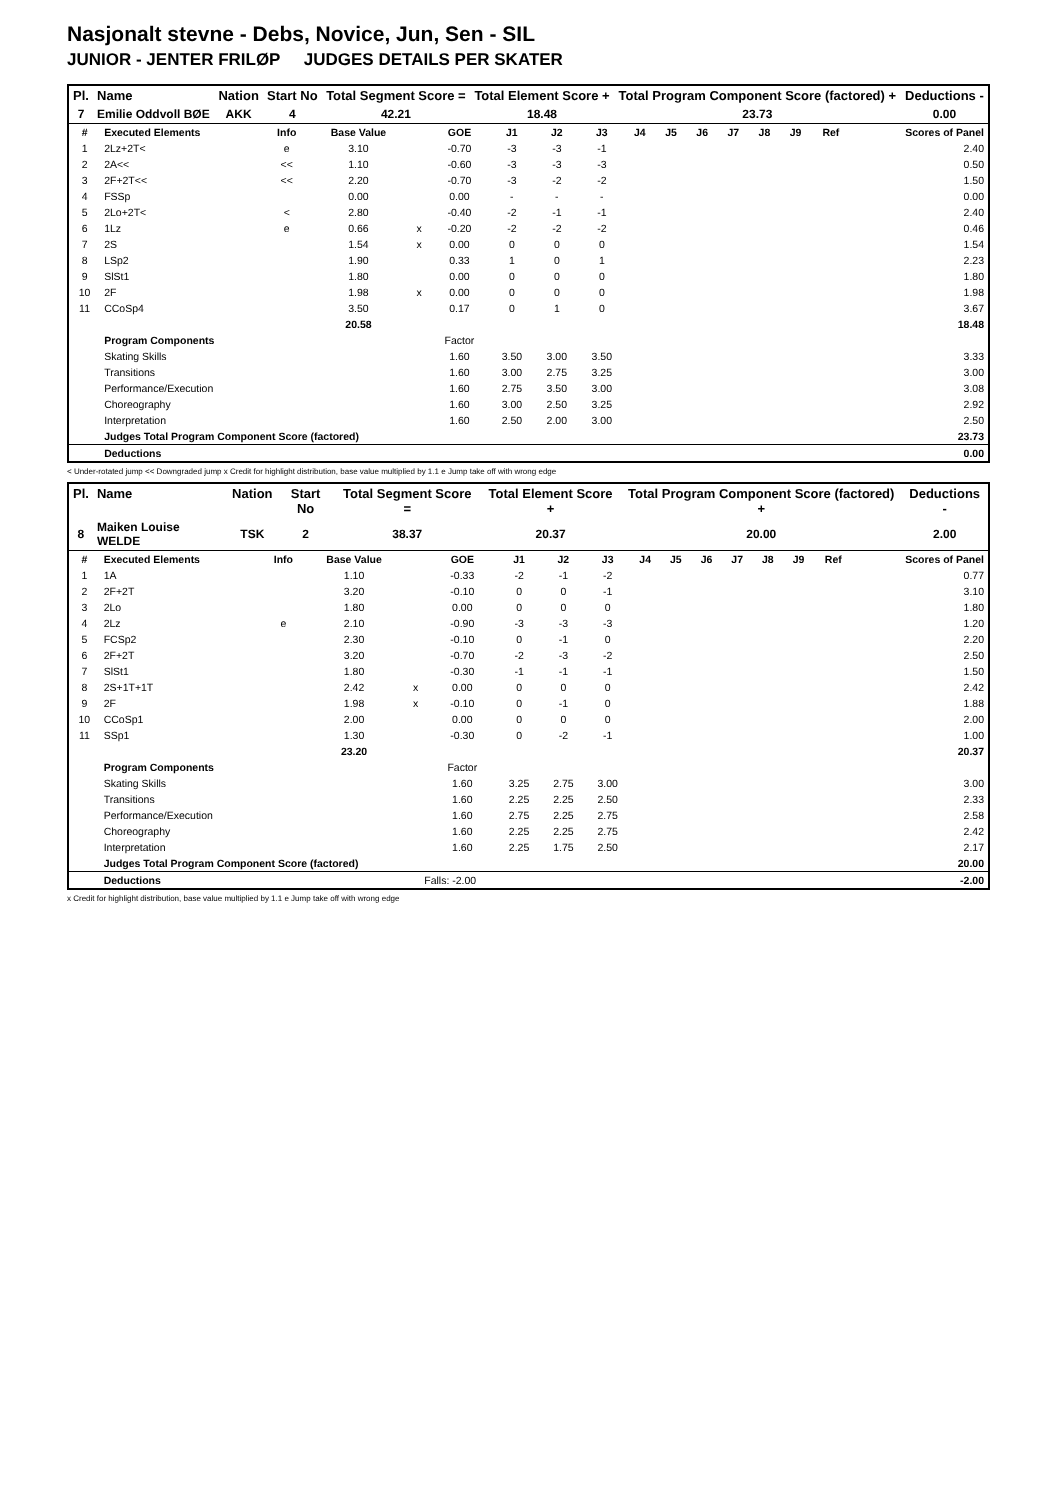Nasjonalt stevne - Debs, Novice, Jun, Sen - SIL
JUNIOR - JENTER FRILØP JUDGES DETAILS PER SKATER
| Pl. | Name | Nation | Start No | Total Segment Score = | Total Element Score + | Total Program Component Score (factored) + | Deductions - |
| --- | --- | --- | --- | --- | --- | --- | --- |
| 7 | Emilie Oddvoll BØE | AKK | 4 | 42.21 | 18.48 | 23.73 | 0.00 |
| # | Executed Elements | Info | Base Value | | GOE | J1 | J2 | J3 | J4 | J5 | J6 | J7 | J8 | J9 | Ref | Scores of Panel |
| --- | --- | --- | --- | --- | --- | --- | --- | --- | --- | --- | --- | --- | --- | --- | --- | --- |
| 1 | 2Lz+2T< | e | 3.10 | | -0.70 | -3 | -3 | -1 | | | | | | | | 2.40 |
| 2 | 2A<< | << | 1.10 | | -0.60 | -3 | -3 | -3 | | | | | | | | 0.50 |
| 3 | 2F+2T<< | << | 2.20 | | -0.70 | -3 | -2 | -2 | | | | | | | | 1.50 |
| 4 | FSSp | | 0.00 | | 0.00 | - | - | - | | | | | | | | 0.00 |
| 5 | 2Lo+2T< | < | 2.80 | | -0.40 | -2 | -1 | -1 | | | | | | | | 2.40 |
| 6 | 1Lz | e | 0.66 | x | -0.20 | -2 | -2 | -2 | | | | | | | | 0.46 |
| 7 | 2S | | 1.54 | x | 0.00 | 0 | 0 | 0 | | | | | | | | 1.54 |
| 8 | LSp2 | | 1.90 | | 0.33 | 1 | 0 | 1 | | | | | | | | 2.23 |
| 9 | SlSt1 | | 1.80 | | 0.00 | 0 | 0 | 0 | | | | | | | | 1.80 |
| 10 | 2F | | 1.98 | x | 0.00 | 0 | 0 | 0 | | | | | | | | 1.98 |
| 11 | CCoSp4 | | 3.50 | | 0.17 | 0 | 1 | 0 | | | | | | | | 3.67 |
| | | | 20.58 | | | | | | | | | | | | | 18.48 |
| | Program Components | | | | Factor | | | | | | | | | | | |
| | Skating Skills | | | | 1.60 | 3.50 | 3.00 | 3.50 | | | | | | | | 3.33 |
| | Transitions | | | | 1.60 | 3.00 | 2.75 | 3.25 | | | | | | | | 3.00 |
| | Performance/Execution | | | | 1.60 | 2.75 | 3.50 | 3.00 | | | | | | | | 3.08 |
| | Choreography | | | | 1.60 | 3.00 | 2.50 | 3.25 | | | | | | | | 2.92 |
| | Interpretation | | | | 1.60 | 2.50 | 2.00 | 3.00 | | | | | | | | 2.50 |
| | Judges Total Program Component Score (factored) | | | | | | | | | | | | | | | 23.73 |
| | Deductions | | | | | | | | | | | | | | | 0.00 |
< Under-rotated jump << Downgraded jump x Credit for highlight distribution, base value multiplied by 1.1 e Jump take off with wrong edge
| Pl. | Name | Nation | Start No | Total Segment Score = | Total Element Score + | Total Program Component Score (factored) + | Deductions - |
| --- | --- | --- | --- | --- | --- | --- | --- |
| 8 | Maiken Louise WELDE | TSK | 2 | 38.37 | 20.37 | 20.00 | 2.00 |
| # | Executed Elements | Info | Base Value | | GOE | J1 | J2 | J3 | J4 | J5 | J6 | J7 | J8 | J9 | Ref | Scores of Panel |
| --- | --- | --- | --- | --- | --- | --- | --- | --- | --- | --- | --- | --- | --- | --- | --- | --- |
| 1 | 1A | | 1.10 | | -0.33 | -2 | -1 | -2 | | | | | | | | 0.77 |
| 2 | 2F+2T | | 3.20 | | -0.10 | 0 | 0 | -1 | | | | | | | | 3.10 |
| 3 | 2Lo | | 1.80 | | 0.00 | 0 | 0 | 0 | | | | | | | | 1.80 |
| 4 | 2Lz | e | 2.10 | | -0.90 | -3 | -3 | -3 | | | | | | | | 1.20 |
| 5 | FCSp2 | | 2.30 | | -0.10 | 0 | -1 | 0 | | | | | | | | 2.20 |
| 6 | 2F+2T | | 3.20 | | -0.70 | -2 | -3 | -2 | | | | | | | | 2.50 |
| 7 | SlSt1 | | 1.80 | | -0.30 | -1 | -1 | -1 | | | | | | | | 1.50 |
| 8 | 2S+1T+1T | | 2.42 | x | 0.00 | 0 | 0 | 0 | | | | | | | | 2.42 |
| 9 | 2F | | 1.98 | x | -0.10 | 0 | -1 | 0 | | | | | | | | 1.88 |
| 10 | CCoSp1 | | 2.00 | | 0.00 | 0 | 0 | 0 | | | | | | | | 2.00 |
| 11 | SSp1 | | 1.30 | | -0.30 | 0 | -2 | -1 | | | | | | | | 1.00 |
| | | | 23.20 | | | | | | | | | | | | | 20.37 |
| | Program Components | | | | Factor | | | | | | | | | | | |
| | Skating Skills | | | | 1.60 | 3.25 | 2.75 | 3.00 | | | | | | | | 3.00 |
| | Transitions | | | | 1.60 | 2.25 | 2.25 | 2.50 | | | | | | | | 2.33 |
| | Performance/Execution | | | | 1.60 | 2.75 | 2.25 | 2.75 | | | | | | | | 2.58 |
| | Choreography | | | | 1.60 | 2.25 | 2.25 | 2.75 | | | | | | | | 2.42 |
| | Interpretation | | | | 1.60 | 2.25 | 1.75 | 2.50 | | | | | | | | 2.17 |
| | Judges Total Program Component Score (factored) | | | | | | | | | | | | | | | 20.00 |
| | Deductions | | | Falls: -2.00 | | | | | | | | | | | | -2.00 |
x Credit for highlight distribution, base value multiplied by 1.1 e Jump take off with wrong edge